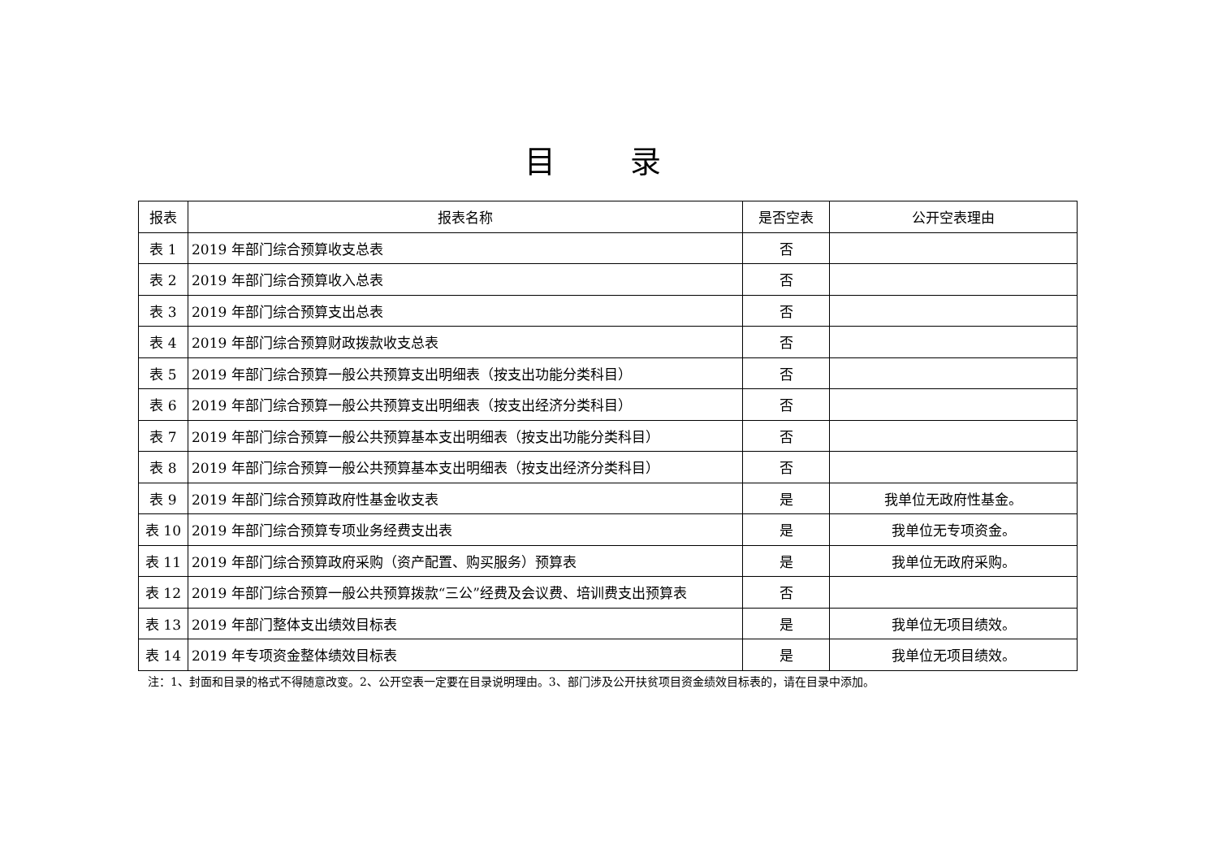目 录
| 报表 | 报表名称 | 是否空表 | 公开空表理由 |
| --- | --- | --- | --- |
| 表 1 | 2019 年部门综合预算收支总表 | 否 | |
| 表 2 | 2019 年部门综合预算收入总表 | 否 | |
| 表 3 | 2019 年部门综合预算支出总表 | 否 | |
| 表 4 | 2019 年部门综合预算财政拨款收支总表 | 否 | |
| 表 5 | 2019 年部门综合预算一般公共预算支出明细表（按支出功能分类科目） | 否 | |
| 表 6 | 2019 年部门综合预算一般公共预算支出明细表（按支出经济分类科目） | 否 | |
| 表 7 | 2019 年部门综合预算一般公共预算基本支出明细表（按支出功能分类科目） | 否 | |
| 表 8 | 2019 年部门综合预算一般公共预算基本支出明细表（按支出经济分类科目） | 否 | |
| 表 9 | 2019 年部门综合预算政府性基金收支表 | 是 | 我单位无政府性基金。 |
| 表 10 | 2019 年部门综合预算专项业务经费支出表 | 是 | 我单位无专项资金。 |
| 表 11 | 2019 年部门综合预算政府采购（资产配置、购买服务）预算表 | 是 | 我单位无政府采购。 |
| 表 12 | 2019 年部门综合预算一般公共预算拨款“三公”经费及会议费、培训费支出预算表 | 否 | |
| 表 13 | 2019 年部门整体支出绩效目标表 | 是 | 我单位无项目绩效。 |
| 表 14 | 2019 年专项资金整体绩效目标表 | 是 | 我单位无项目绩效。 |
注：1、封面和目录的格式不得随意改变。2、公开空表一定要在目录说明理由。3、部门涉及公开扶贫项目资金绩效目标表的，请在目录中添加。